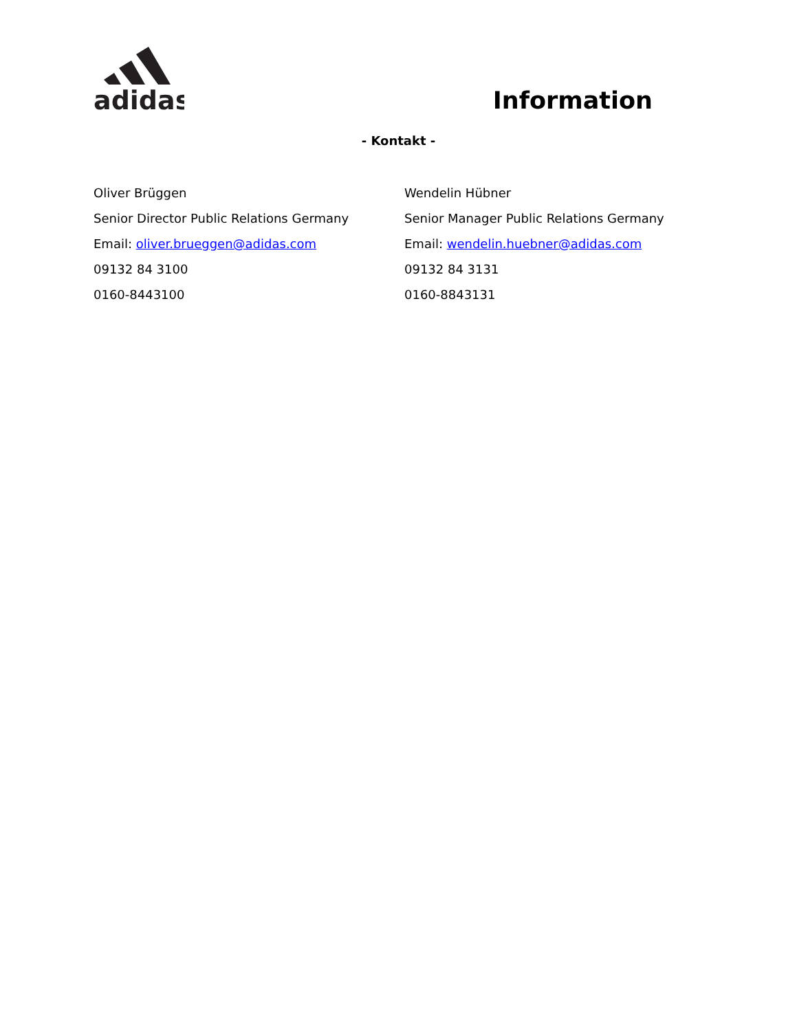adidas
Information
- Kontakt -
Oliver Brüggen
Senior Director Public Relations Germany
Email: oliver.brueggen@adidas.com
09132 84 3100
0160-8443100
Wendelin Hübner
Senior Manager Public Relations Germany
Email: wendelin.huebner@adidas.com
09132 84 3131
0160-8843131